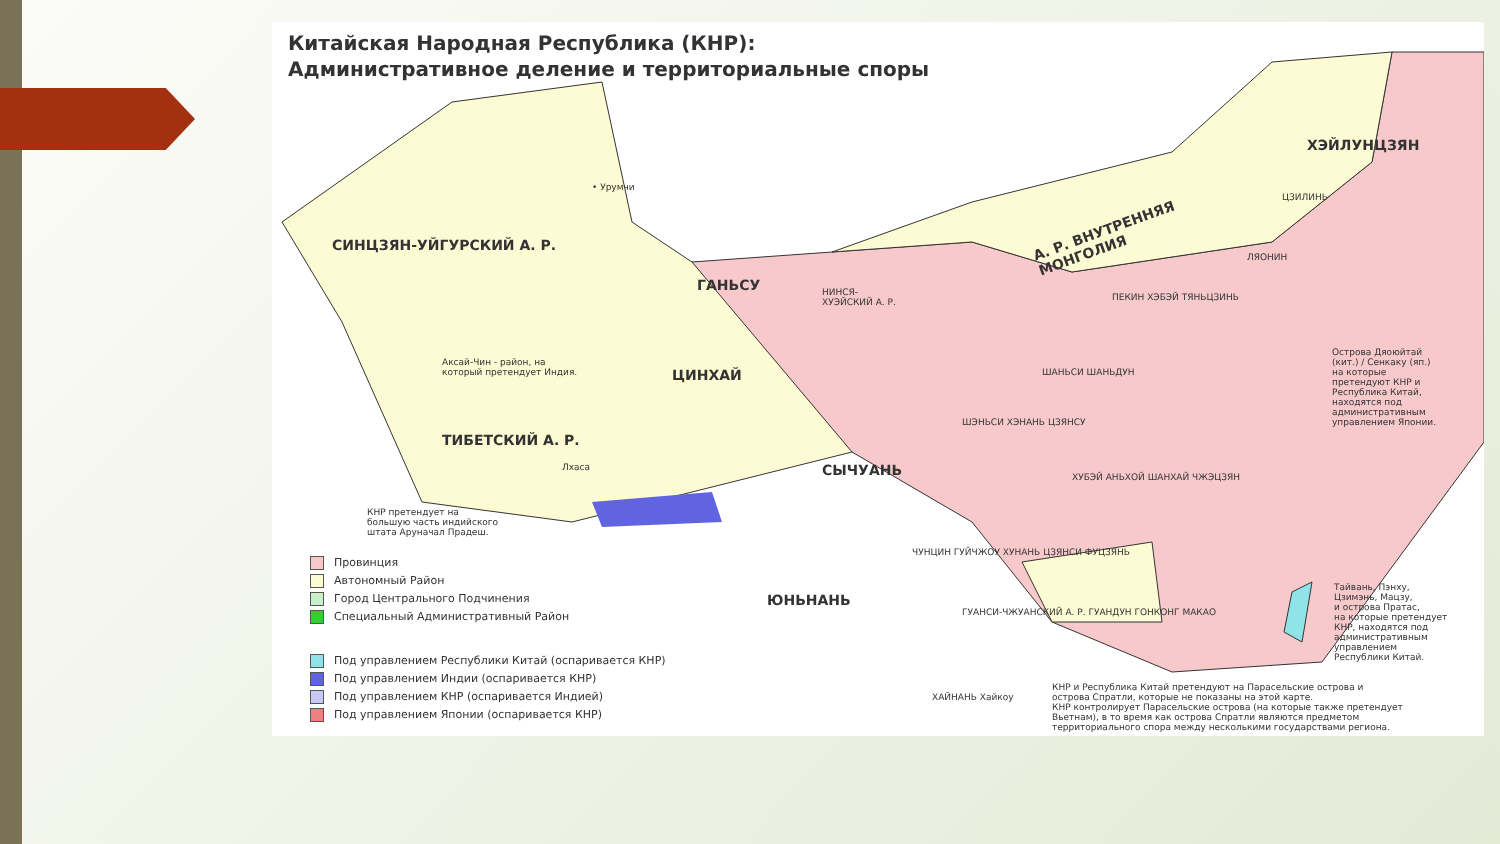Китайская Народная Республика (КНР):
Административное деление и территориальные споры
СИНЦЗЯН-УЙГУРСКИЙ А. Р.
• Урумчи
Аксай-Чин - район, на
который претендует Индия.
ТИБЕТСКИЙ А. Р.
Лхаса
КНР претендует на
большую часть индийского
штата Аруначал Прадеш.
ЦИНХАЙ
ГАНЬСУ
НИНСЯ-
ХУЭЙСКИЙ А. Р.
А. Р. ВНУТРЕННЯЯ
МОНГОЛИЯ
ХЭЙЛУНЦЗЯН
ЦЗИЛИНЬ
ЛЯОНИН
ПЕКИН ХЭБЭЙ ТЯНЬЦЗИНЬ
ШАНЬСИ ШАНЬДУН
ШЭНЬСИ ХЭНАНЬ ЦЗЯНСУ
СЫЧУАНЬ ХУБЭЙ АНЬХОЙ ШАНХАЙ ЧЖЭЦЗЯН
ЧУНЦИН ГУЙЧЖОУ ХУНАНЬ ЦЗЯНСИ ФУЦЗЯНЬ
ЮНЬНАНЬ
ГУАНСИ-ЧЖУАНСКИЙ А. Р. ГУАНДУН ГОНКОНГ МАКАО
ХАЙНАНЬ Хайкоу
Острова Дяоюйтай
(кит.) / Сенкаку (яп.)
на которые
претендуют КНР и
Республика Китай,
находятся под
административным
управлением Японии.
Тайвань, Пэнху,
Цзимэнь, Мацзу,
и острова Пратас,
на которые претендует
КНР, находятся под
административным
управлением
Республики Китай.
КНР и Республика Китай претендуют на Парасельские острова и
острова Спратли, которые не показаны на этой карте.
КНР контролирует Парасельские острова (на которые также претендует
Вьетнам), в то время как острова Спратли являются предметом
территориального спора между несколькими государствами региона.
Провинция
Автономный Район
Город Центрального Подчинения
Специальный Административный Район
Под управлением Республики Китай (оспаривается КНР)
Под управлением Индии (оспаривается КНР)
Под управлением КНР (оспаривается Индией)
Под управлением Японии (оспаривается КНР)